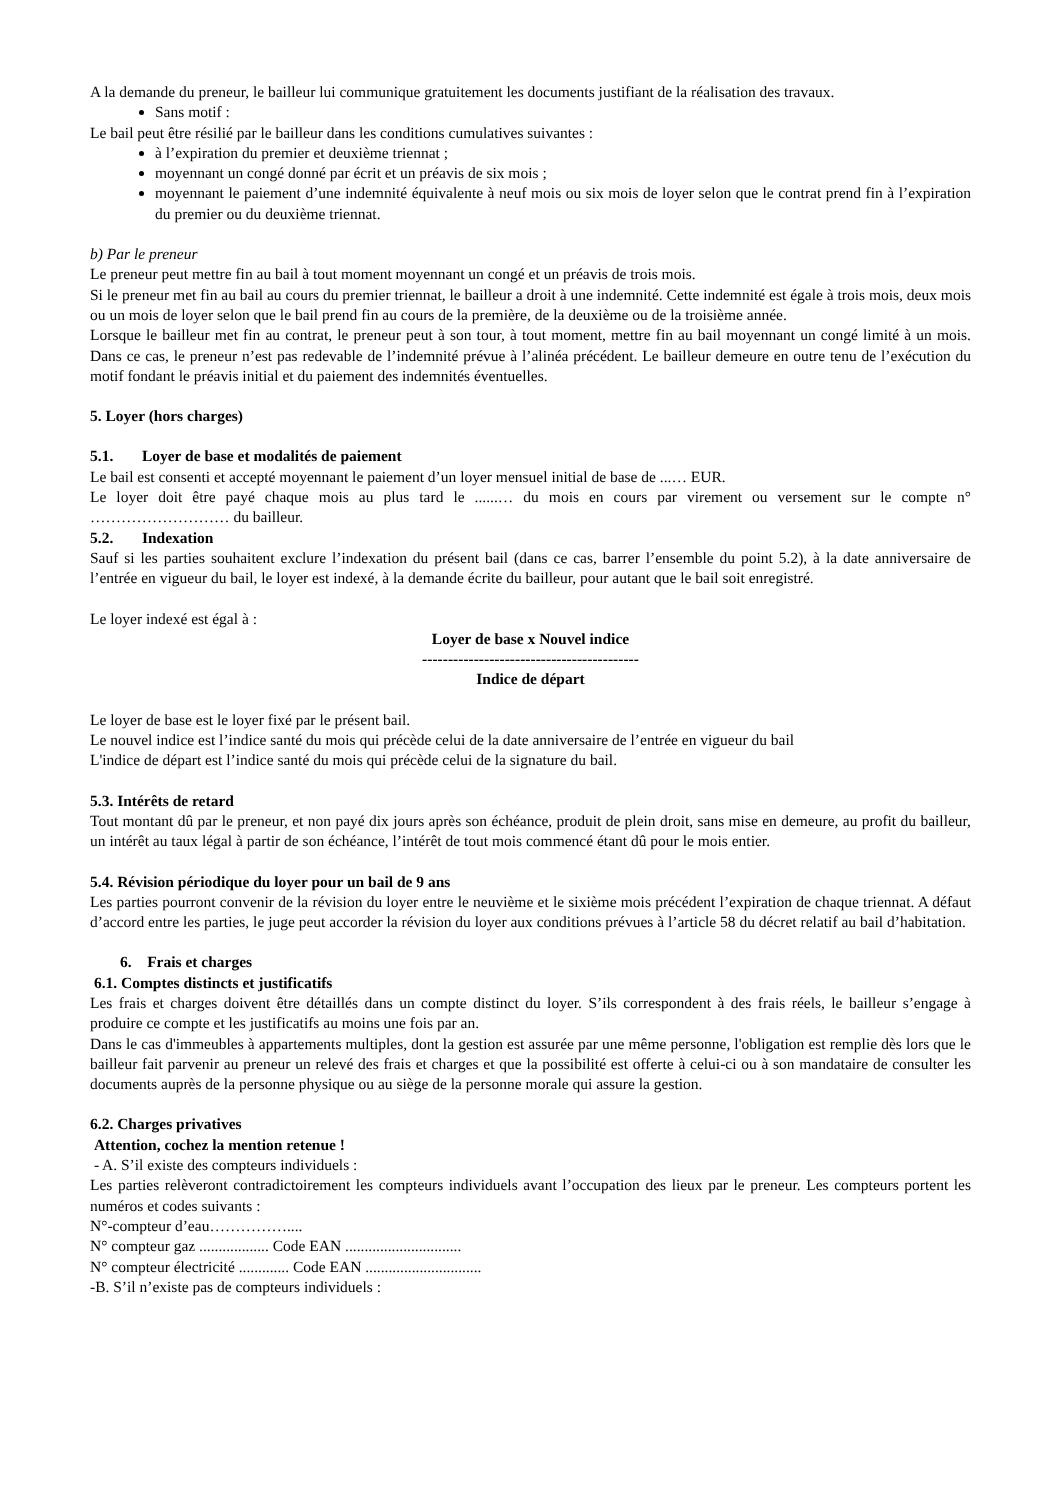A la demande du preneur, le bailleur lui communique gratuitement les documents justifiant de la réalisation des travaux.
Sans motif :
Le bail peut être résilié par le bailleur dans les conditions cumulatives suivantes :
à l’expiration du premier et deuxième triennat ;
moyennant un congé donné par écrit et un préavis de six mois ;
moyennant le paiement d’une indemnité équivalente à neuf mois ou six mois de loyer selon que le contrat prend fin à l’expiration du premier ou du deuxième triennat.
b) Par le preneur
Le preneur peut mettre fin au bail à tout moment moyennant un congé et un préavis de trois mois.
Si le preneur met fin au bail au cours du premier triennat, le bailleur a droit à une indemnité. Cette indemnité est égale à trois mois, deux mois ou un mois de loyer selon que le bail prend fin au cours de la première, de la deuxième ou de la troisième année.
Lorsque le bailleur met fin au contrat, le preneur peut à son tour, à tout moment, mettre fin au bail moyennant un congé limité à un mois. Dans ce cas, le preneur n’est pas redevable de l’indemnité prévue à l’alinéa précédent. Le bailleur demeure en outre tenu de l’exécution du motif fondant le préavis initial et du paiement des indemnités éventuelles.
5. Loyer (hors charges)
5.1. Loyer de base et modalités de paiement
Le bail est consenti et accepté moyennant le paiement d’un loyer mensuel initial de base de ...… EUR.
Le loyer doit être payé chaque mois au plus tard le ......… du mois en cours par virement ou versement sur le compte n° ……………………… du bailleur.
5.2. Indexation
Sauf si les parties souhaitent exclure l’indexation du présent bail (dans ce cas, barrer l’ensemble du point 5.2), à la date anniversaire de l’entrée en vigueur du bail, le loyer est indexé, à la demande écrite du bailleur, pour autant que le bail soit enregistré.
Le loyer indexé est égal à :
Loyer de base x Nouvel indice
------------------------------------------
Indice de départ
Le loyer de base est le loyer fixé par le présent bail.
Le nouvel indice est l’indice santé du mois qui précède celui de la date anniversaire de l’entrée en vigueur du bail
L'indice de départ est l’indice santé du mois qui précède celui de la signature du bail.
5.3. Intérêts de retard
Tout montant dû par le preneur, et non payé dix jours après son échéance, produit de plein droit, sans mise en demeure, au profit du bailleur, un intérêt au taux légal à partir de son échéance, l’intérêt de tout mois commencé étant dû pour le mois entier.
5.4. Révision périodique du loyer pour un bail de 9 ans
Les parties pourront convenir de la révision du loyer entre le neuvième et le sixième mois précédent l’expiration de chaque triennat. A défaut d’accord entre les parties, le juge peut accorder la révision du loyer aux conditions prévues à l’article 58 du décret relatif au bail d’habitation.
6. Frais et charges
6.1. Comptes distincts et justificatifs
Les frais et charges doivent être détaillés dans un compte distinct du loyer. S’ils correspondent à des frais réels, le bailleur s’engage à produire ce compte et les justificatifs au moins une fois par an.
Dans le cas d'immeubles à appartements multiples, dont la gestion est assurée par une même personne, l'obligation est remplie dès lors que le bailleur fait parvenir au preneur un relevé des frais et charges et que la possibilité est offerte à celui-ci ou à son mandataire de consulter les documents auprès de la personne physique ou au siège de la personne morale qui assure la gestion.
6.2. Charges privatives
Attention, cochez la mention retenue !
- A. S’il existe des compteurs individuels :
Les parties relèveront contradictoirement les compteurs individuels avant l’occupation des lieux par le preneur. Les compteurs portent les numéros et codes suivants :
N°-compteur d’eau……………....
N° compteur gaz .................. Code EAN ..............................
N° compteur électricité ............. Code EAN ..............................
-B. S’il n’existe pas de compteurs individuels :